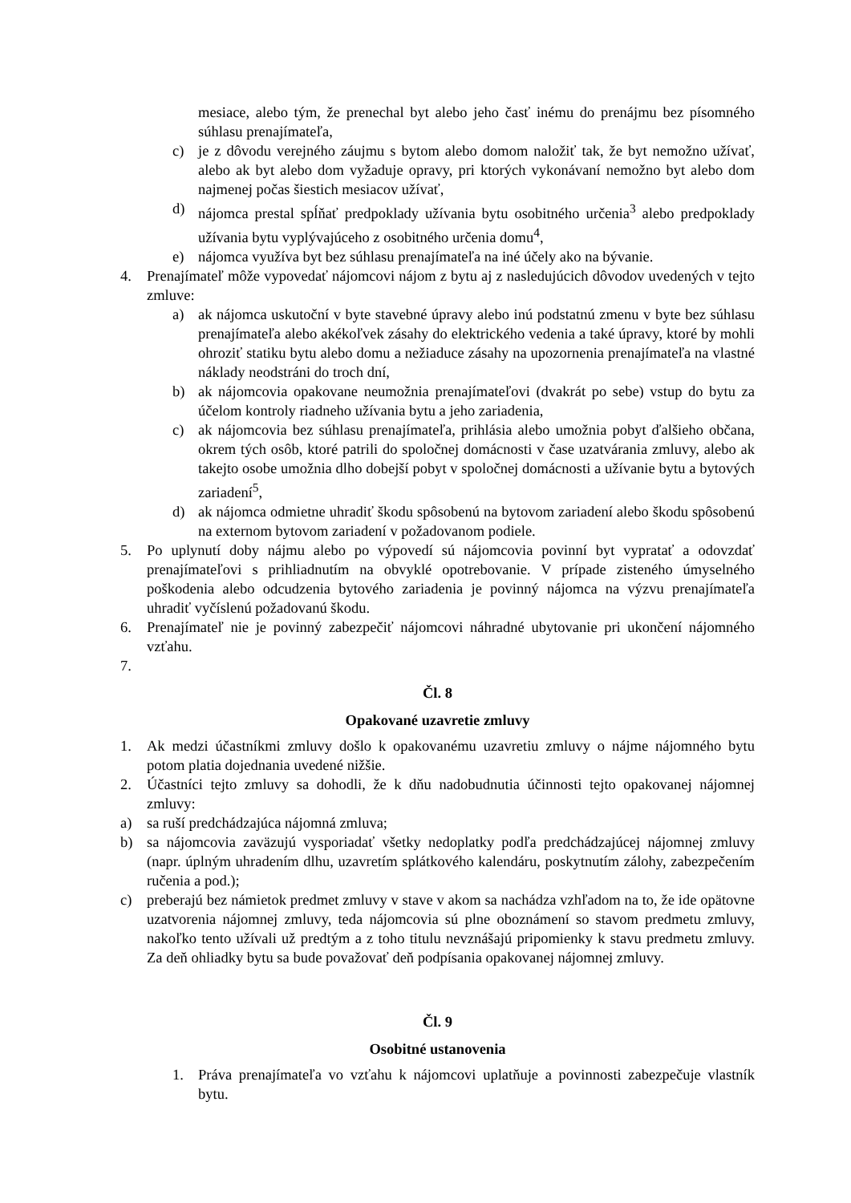mesiace, alebo tým, že prenechal byt alebo jeho časť inému do prenájmu bez písomného súhlasu prenajímateľa,
c) je z dôvodu verejného záujmu s bytom alebo domom naložiť tak, že byt nemožno užívať, alebo ak byt alebo dom vyžaduje opravy, pri ktorých vykonávaní nemožno byt alebo dom najmenej počas šiestich mesiacov užívať,
d) nájomca prestal spĺňať predpoklady užívania bytu osobitného určenia<sup>3</sup> alebo predpoklady užívania bytu vyplývajúceho z osobitného určenia domu<sup>4</sup>,
e) nájomca využíva byt bez súhlasu prenajímateľa na iné účely ako na bývanie.
4. Prenajímateľ môže vypovedať nájomcovi nájom z bytu aj z nasledujúcich dôvodov uvedených v tejto zmluve:
a) ak nájomca uskutoční v byte stavebné úpravy alebo inú podstatnú zmenu v byte bez súhlasu prenajímateľa alebo akékoľvek zásahy do elektrického vedenia a také úpravy, ktoré by mohli ohroziť statiku bytu alebo domu a nežiaduce zásahy na upozornenia prenajímateľa na vlastné náklady neodstráni do troch dní,
b) ak nájomcovia opakovane neumožnia prenajímateľovi (dvakrát po sebe) vstup do bytu za účelom kontroly riadneho užívania bytu a jeho zariadenia,
c) ak nájomcovia bez súhlasu prenajímateľa, prihlásia alebo umožnia pobyt ďalšieho občana, okrem tých osôb, ktoré patrili do spoločnej domácnosti v čase uzatvárania zmluvy, alebo ak takejto osobe umožnia dlho dobejší pobyt v spoločnej domácnosti a užívanie bytu a bytových zariadení<sup>5</sup>,
d) ak nájomca odmietne uhradiť škodu spôsobenú na bytovom zariadení alebo škodu spôsobenú na externom bytovom zariadení v požadovanom podiele.
5. Po uplynutí doby nájmu alebo po výpovedí sú nájomcovia povinní byt vypratať a odovzdať prenajímateľovi s prihliadnutím na obvyklé opotrebovanie. V prípade zisteného úmyselného poškodenia alebo odcudzenia bytového zariadenia je povinný nájomca na výzvu prenajímateľa uhradiť vyčíslenú požadovanú škodu.
6. Prenajímateľ nie je povinný zabezpečiť nájomcovi náhradné ubytovanie pri ukončení nájomného vzťahu.
7.
Čl. 8
Opakované uzavretie zmluvy
1. Ak medzi účastníkmi zmluvy došlo k opakovanému uzavretiu zmluvy o nájme nájomného bytu potom platia dojednania uvedené nižšie.
2. Účastníci tejto zmluvy sa dohodli, že k dňu nadobudnutia účinnosti tejto opakovanej nájomnej zmluvy:
a) sa ruší predchádzajúca nájomná zmluva;
b) sa nájomcovia zaväzujú vysporiadať všetky nedoplatky podľa predchádzajúcej nájomnej zmluvy (napr. úplným uhradením dlhu, uzavretím splátkového kalendáru, poskytnutím zálohy, zabezpečením ručenia a pod.);
c) preberajú bez námietok predmet zmluvy v stave v akom sa nachádza vzhľadom na to, že ide opätovne uzatvorenia nájomnej zmluvy, teda nájomcovia sú plne oboznámení so stavom predmetu zmluvy, nakoľko tento užívali už predtým a z toho titulu nevznášajú pripomienky k stavu predmetu zmluvy. Za deň ohliadky bytu sa bude považovať deň podpísania opakovanej nájomnej zmluvy.
Čl. 9
Osobitné ustanovenia
1. Práva prenajímateľa vo vzťahu k nájomcovi uplatňuje a povinnosti zabezpečuje vlastník bytu.